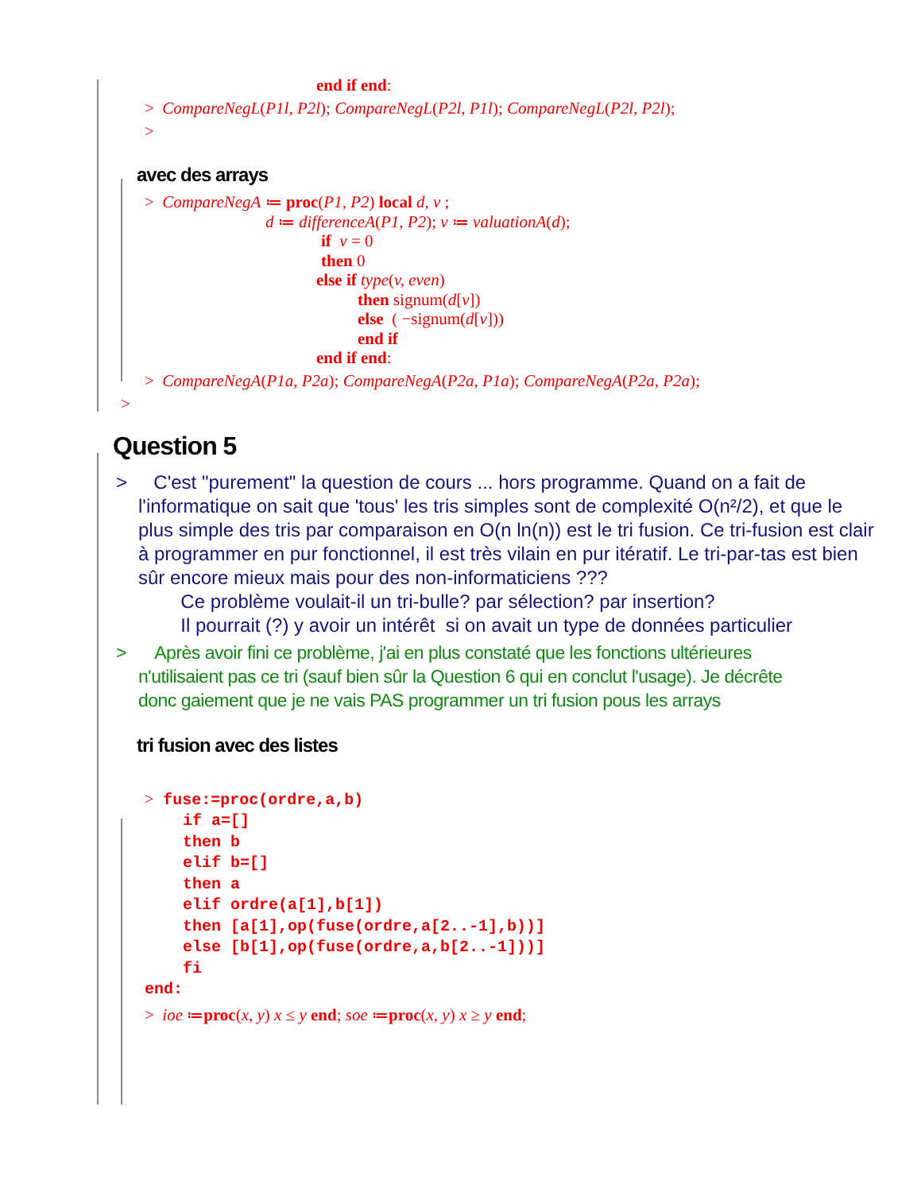end if end:
> CompareNegL(P1l, P2l); CompareNegL(P2l, P1l); CompareNegL(P2l, P2l);
>
avec des arrays
> CompareNegA ≔ proc(P1, P2) local d, v ;
d ≔ differenceA(P1, P2); v ≔ valuationA(d);
if v = 0
then 0
else if type(v, even)
then signum(d[v])
else ( −signum(d[v]))
end if
end if end:
> CompareNegA(P1a, P2a); CompareNegA(P2a, P1a); CompareNegA(P2a, P2a);
>
Question 5
> C'est "purement" la question de cours ... hors programme. Quand on a fait de l'informatique on sait que 'tous' les tris simples sont de complexité O(n²/2), et que le plus simple des tris par comparaison en O(n ln(n)) est le tri fusion. Ce tri-fusion est clair à programmer en pur fonctionnel, il est très vilain en pur itératif. Le tri-par-tas est bien sûr encore mieux mais pour des non-informaticiens ???
Ce problème voulait-il un tri-bulle? par sélection? par insertion?
Il pourrait (?) y avoir un intérêt si on avait un type de données particulier
> Après avoir fini ce problème, j'ai en plus constaté que les fonctions ultérieures n'utilisaient pas ce tri (sauf bien sûr la Question 6 qui en conclut l'usage). Je décrête donc gaiement que je ne vais PAS programmer un tri fusion pous les arrays
tri fusion avec des listes
> fuse:=proc(ordre,a,b) if a=[] then b elif b=[] then a elif ordre(a[1],b[1]) then [a[1],op(fuse(ordre,a[2..-1],b))] else [b[1],op(fuse(ordre,a,b[2..-1]))] fi end:
> ioe ≔proc(x, y) x ≤ y end; soe ≔proc(x, y) x ≥ y end;